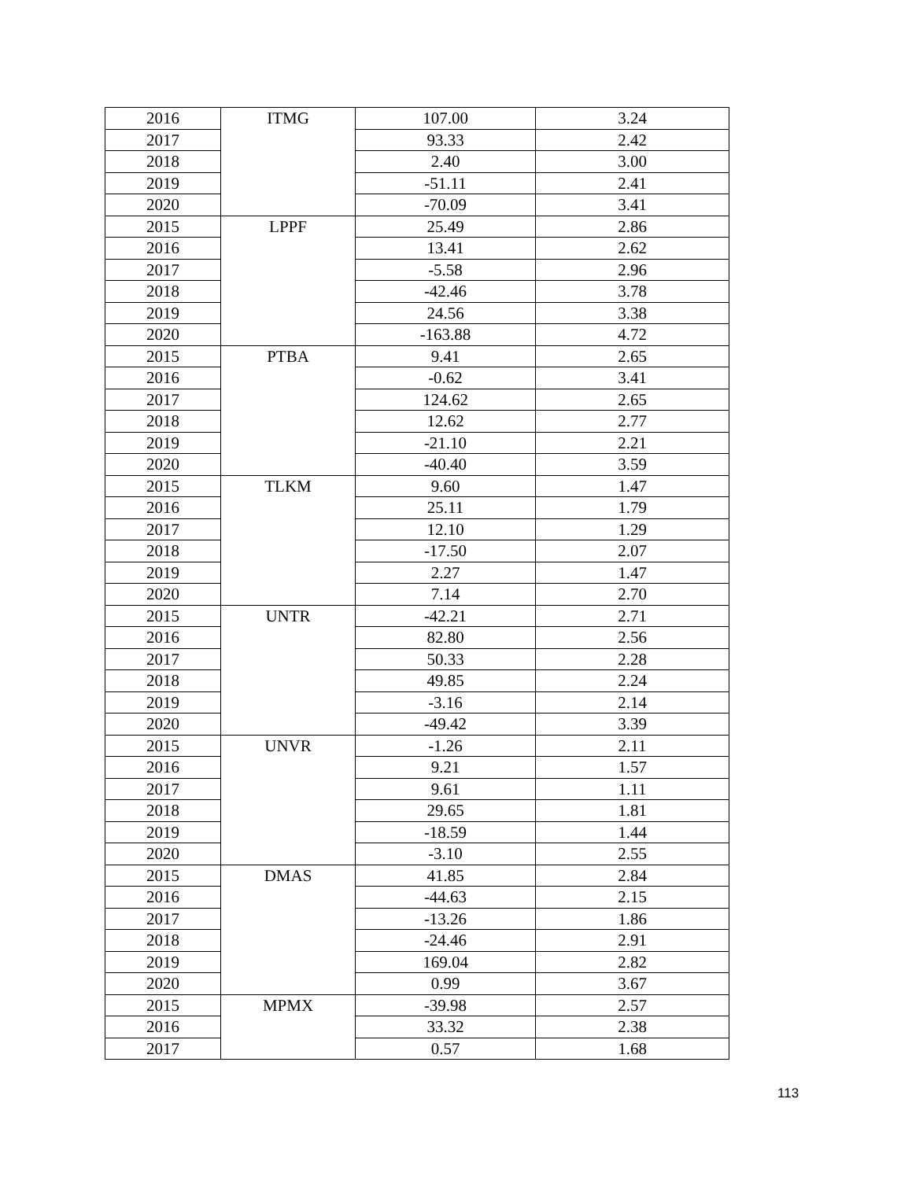| 2016 | ITMG | 107.00 | 3.24 |
| 2017 | | 93.33 | 2.42 |
| 2018 | | 2.40 | 3.00 |
| 2019 | | -51.11 | 2.41 |
| 2020 | | -70.09 | 3.41 |
| 2015 | LPPF | 25.49 | 2.86 |
| 2016 | | 13.41 | 2.62 |
| 2017 | | -5.58 | 2.96 |
| 2018 | | -42.46 | 3.78 |
| 2019 | | 24.56 | 3.38 |
| 2020 | | -163.88 | 4.72 |
| 2015 | PTBA | 9.41 | 2.65 |
| 2016 | | -0.62 | 3.41 |
| 2017 | | 124.62 | 2.65 |
| 2018 | | 12.62 | 2.77 |
| 2019 | | -21.10 | 2.21 |
| 2020 | | -40.40 | 3.59 |
| 2015 | TLKM | 9.60 | 1.47 |
| 2016 | | 25.11 | 1.79 |
| 2017 | | 12.10 | 1.29 |
| 2018 | | -17.50 | 2.07 |
| 2019 | | 2.27 | 1.47 |
| 2020 | | 7.14 | 2.70 |
| 2015 | UNTR | -42.21 | 2.71 |
| 2016 | | 82.80 | 2.56 |
| 2017 | | 50.33 | 2.28 |
| 2018 | | 49.85 | 2.24 |
| 2019 | | -3.16 | 2.14 |
| 2020 | | -49.42 | 3.39 |
| 2015 | UNVR | -1.26 | 2.11 |
| 2016 | | 9.21 | 1.57 |
| 2017 | | 9.61 | 1.11 |
| 2018 | | 29.65 | 1.81 |
| 2019 | | -18.59 | 1.44 |
| 2020 | | -3.10 | 2.55 |
| 2015 | DMAS | 41.85 | 2.84 |
| 2016 | | -44.63 | 2.15 |
| 2017 | | -13.26 | 1.86 |
| 2018 | | -24.46 | 2.91 |
| 2019 | | 169.04 | 2.82 |
| 2020 | | 0.99 | 3.67 |
| 2015 | MPMX | -39.98 | 2.57 |
| 2016 | | 33.32 | 2.38 |
| 2017 | | 0.57 | 1.68 |
113